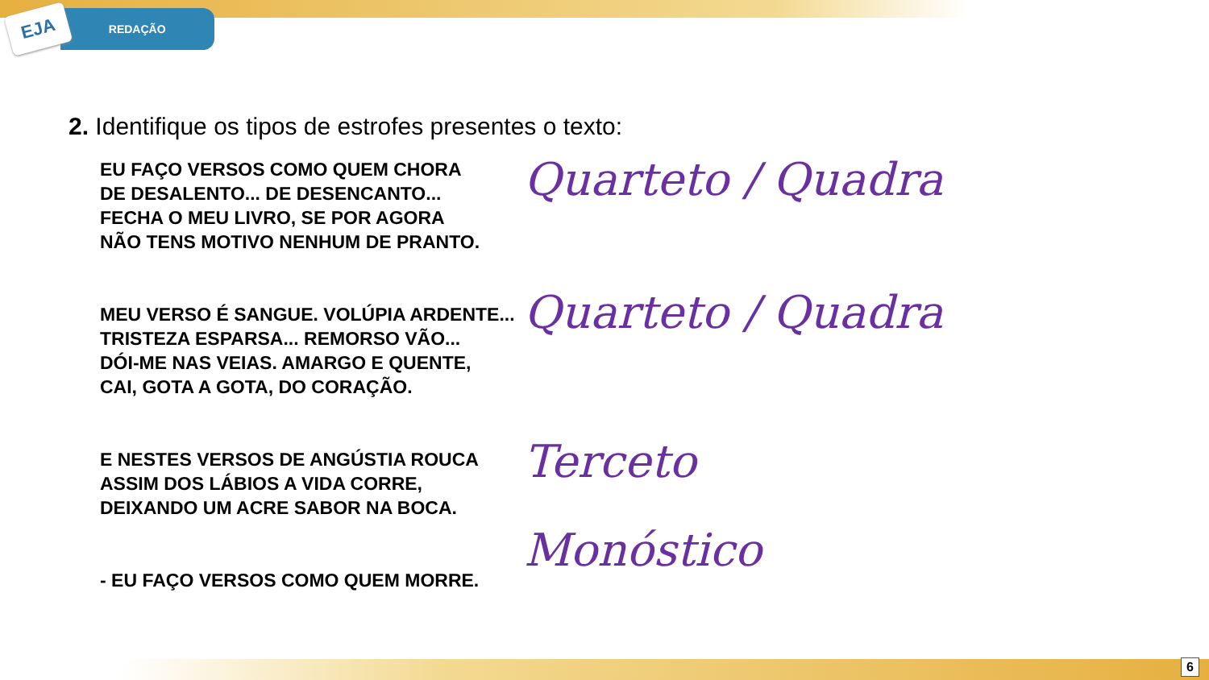EJA
REDAÇÃO
2. Identifique os tipos de estrofes presentes o texto:
EU FAÇO VERSOS COMO QUEM CHORA
DE DESALENTO... DE DESENCANTO...
FECHA O MEU LIVRO, SE POR AGORA
NÃO TENS MOTIVO NENHUM DE PRANTO.
MEU VERSO É SANGUE. VOLÚPIA ARDENTE...
TRISTEZA ESPARSA... REMORSO VÃO...
DÓI-ME NAS VEIAS. AMARGO E QUENTE,
CAI, GOTA A GOTA, DO CORAÇÃO.
E NESTES VERSOS DE ANGÚSTIA ROUCA
ASSIM DOS LÁBIOS A VIDA CORRE,
DEIXANDO UM ACRE SABOR NA BOCA.
- EU FAÇO VERSOS COMO QUEM MORRE.
Quarteto / Quadra
Quarteto / Quadra
Terceto
Monóstico
6